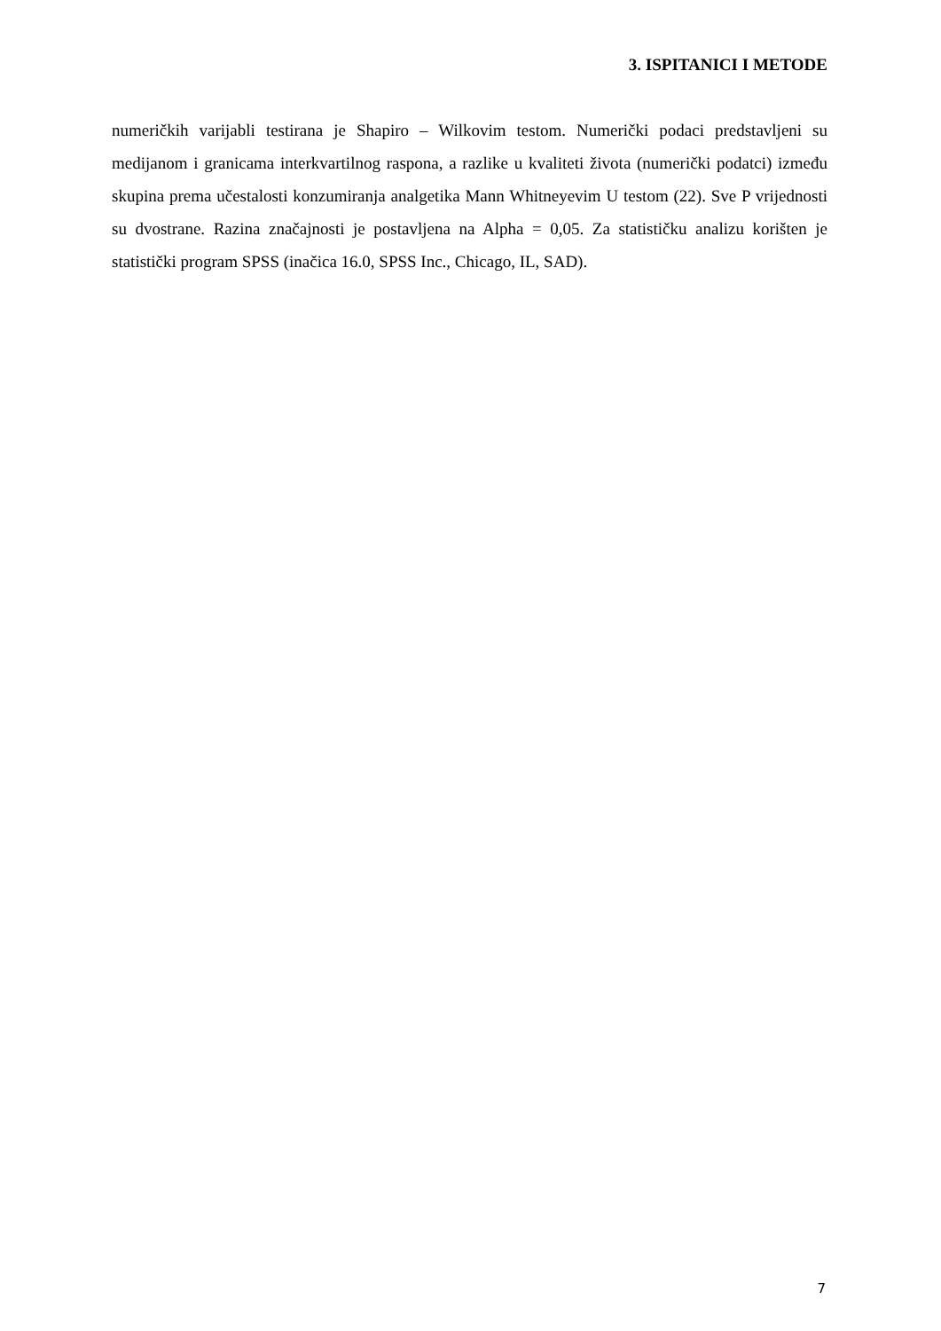3. ISPITANICI I METODE
numeričkih varijabli testirana je Shapiro – Wilkovim testom. Numerički podaci predstavljeni su medijanom i granicama interkvartilnog raspona, a razlike u kvaliteti života (numerički podatci) između skupina prema učestalosti konzumiranja analgetika Mann Whitneyevim U testom (22). Sve P vrijednosti su dvostrane. Razina značajnosti je postavljena na Alpha = 0,05. Za statističku analizu korišten je statistički program SPSS (inačica 16.0, SPSS Inc., Chicago, IL, SAD).
7